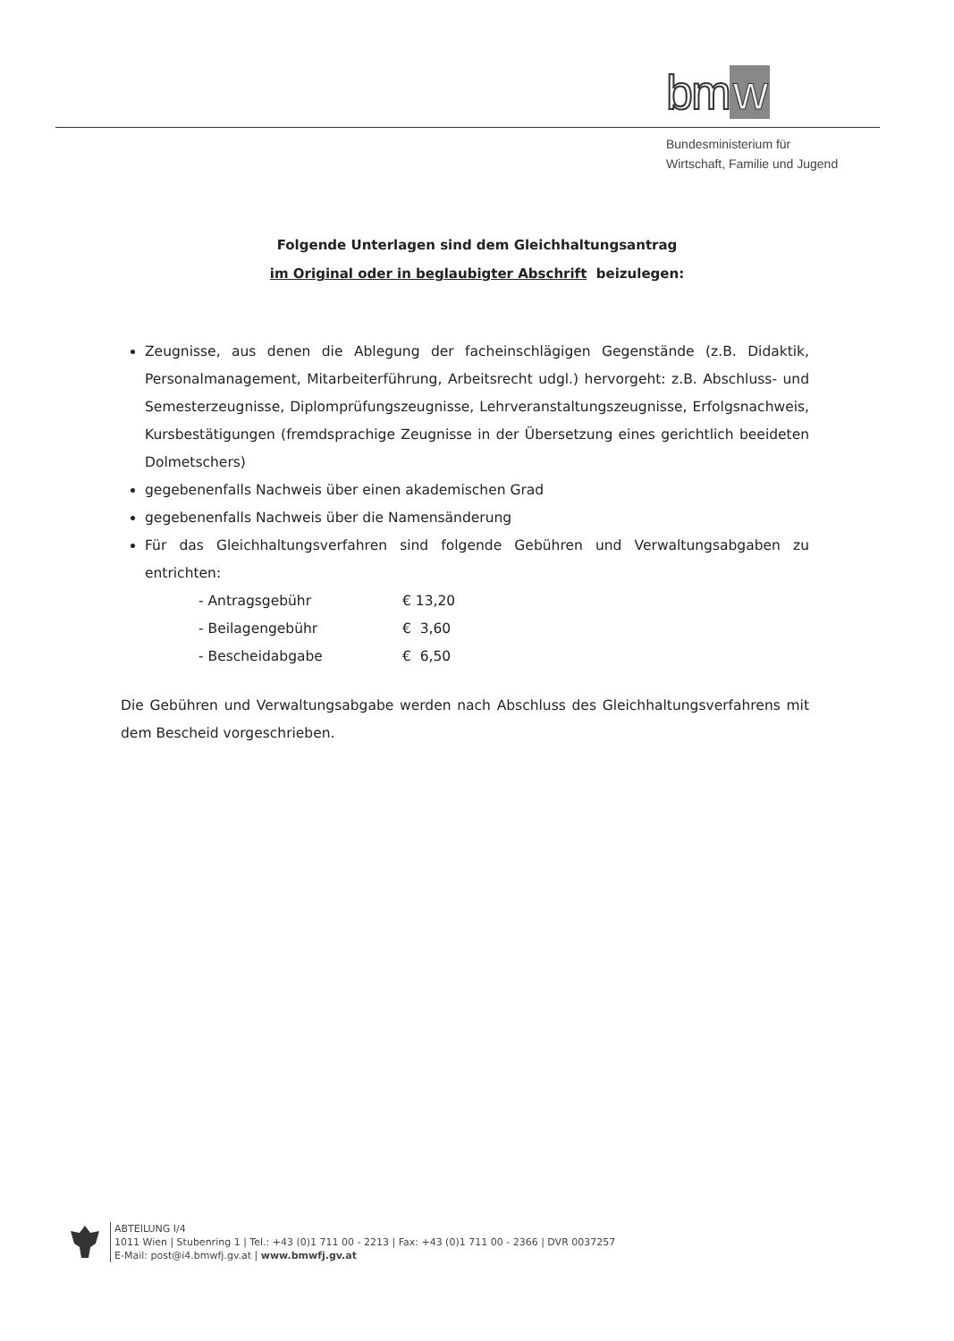bm w
Bundesministerium für
Wirtschaft, Familie und Jugend
Folgende Unterlagen sind dem Gleichhaltungsantrag
im Original oder in beglaubigter Abschrift beizulegen:
Zeugnisse, aus denen die Ablegung der facheinschlägigen Gegenstände (z.B. Didaktik, Personalmanagement, Mitarbeiterführung, Arbeitsrecht udgl.) hervorgeht: z.B. Abschluss- und Semesterzeugnisse, Diplomprüfungszeugnisse, Lehrveranstaltungszeugnisse, Erfolgsnachweis, Kursbestätigungen (fremdsprachige Zeugnisse in der Übersetzung eines gerichtlich beeideten Dolmetschers)
gegebenenfalls Nachweis über einen akademischen Grad
gegebenenfalls Nachweis über die Namensänderung
Für das Gleichhaltungsverfahren sind folgende Gebühren und Verwaltungsabgaben zu entrichten:
- Antragsgebühr € 13,20
- Beilagengebühr € 3,60
- Bescheidabgabe € 6,50
Die Gebühren und Verwaltungsabgabe werden nach Abschluss des Gleichhaltungsverfahrens mit dem Bescheid vorgeschrieben.
ABTEILUNG I/4
1011 Wien | Stubenring 1 | Tel.: +43 (0)1 711 00 - 2213 | Fax: +43 (0)1 711 00 - 2366 | DVR 0037257
E-Mail: post@i4.bmwfj.gv.at | www.bmwfj.gv.at